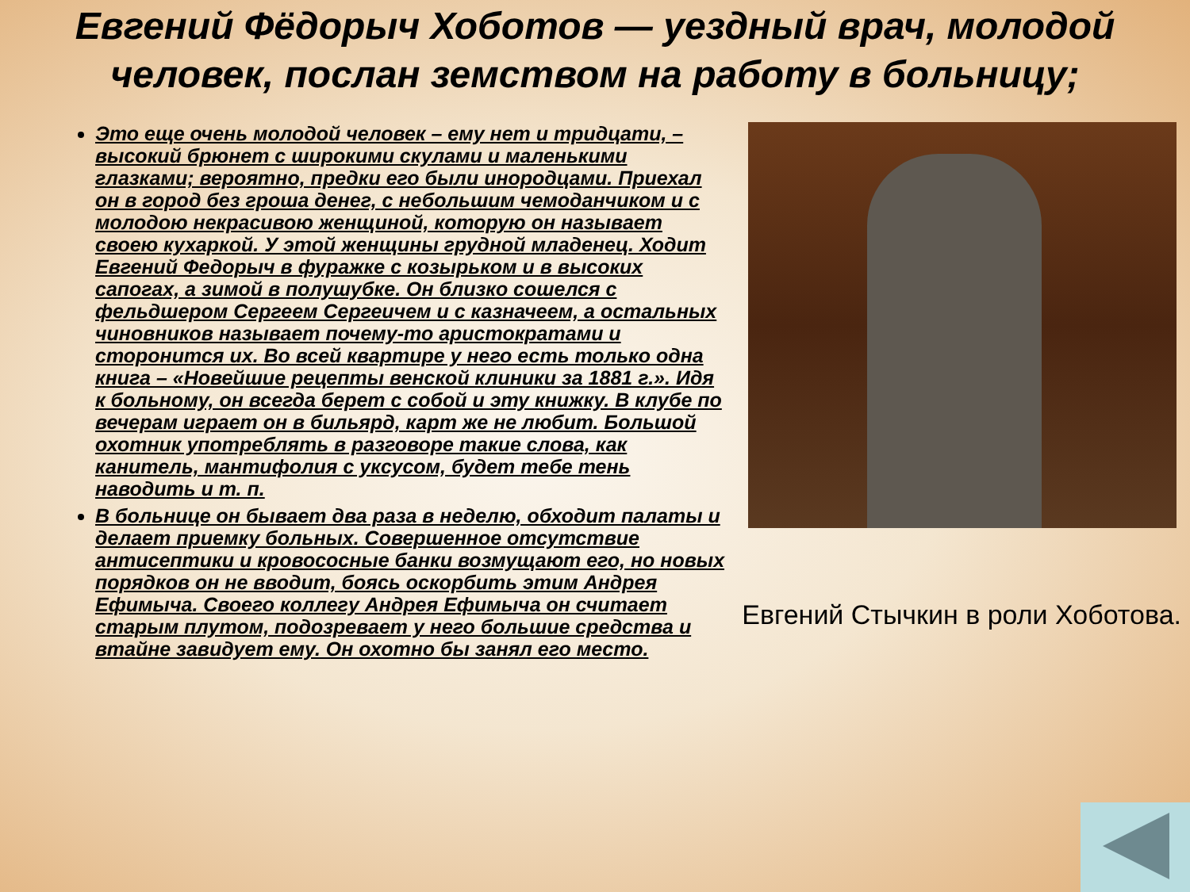Евгений Фёдорыч Хоботов — уездный врач, молодой человек, послан земством на работу в больницу;
Это еще очень молодой человек – ему нет и тридцати, – высокий брюнет с широкими скулами и маленькими глазками; вероятно, предки его были инородцами. Приехал он в город без гроша денег, с небольшим чемоданчиком и с молодою некрасивою женщиной, которую он называет своею кухаркой. У этой женщины грудной младенец. Ходит Евгений Федорыч в фуражке с козырьком и в высоких сапогах, а зимой в полушубке. Он близко сошелся с фельдшером Сергеем Сергеичем и с казначеем, а остальных чиновников называет почему-то аристократами и сторонится их. Во всей квартире у него есть только одна книга – «Новейшие рецепты венской клиники за 1881 г.». Идя к больному, он всегда берет с собой и эту книжку. В клубе по вечерам играет он в бильярд, карт же не любит. Большой охотник употреблять в разговоре такие слова, как канитель, мантифолия с уксусом, будет тебе тень наводить и т. п.
В больнице он бывает два раза в неделю, обходит палаты и делает приемку больных. Совершенное отсутствие антисептики и кровососные банки возмущают его, но новых порядков он не вводит, боясь оскорбить этим Андрея Ефимыча. Своего коллегу Андрея Ефимыча он считает старым плутом, подозревает у него большие средства и втайне завидует ему. Он охотно бы занял его место.
Евгений Стычкин в роли Хоботова.